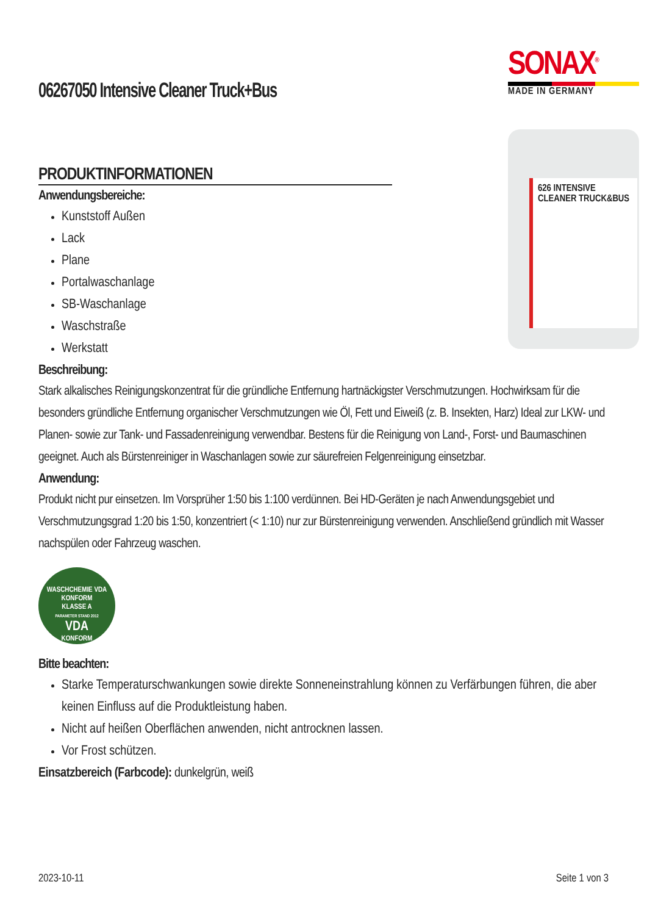06267050 Intensive Cleaner Truck+Bus
SONAX<sup>®</sup>
MADE IN GERMANY
PRODUKTINFORMATIONEN
Anwendungsbereiche:
Kunststoff Außen
Lack
Plane
Portalwaschanlage
SB-Waschanlage
Waschstraße
Werkstatt
626 INTENSIVE CLEANER TRUCK&BUS
Beschreibung:
Stark alkalisches Reinigungskonzentrat für die gründliche Entfernung hartnäckigster Verschmutzungen. Hochwirksam für die besonders gründliche Entfernung organischer Verschmutzungen wie Öl, Fett und Eiweiß (z. B. Insekten, Harz) Ideal zur LKW- und Planen- sowie zur Tank- und Fassadenreinigung verwendbar. Bestens für die Reinigung von Land-, Forst- und Baumaschinen geeignet. Auch als Bürstenreiniger in Waschanlagen sowie zur säurefreien Felgenreinigung einsetzbar.
Anwendung:
Produkt nicht pur einsetzen. Im Vorsprüher 1:50 bis 1:100 verdünnen. Bei HD-Geräten je nach Anwendungsgebiet und Verschmutzungsgrad 1:20 bis 1:50, konzentriert (< 1:10) nur zur Bürstenreinigung verwenden. Anschließend gründlich mit Wasser nachspülen oder Fahrzeug waschen.
WASCHCHEMIE VDA KONFORM
KLASSE A
PARAMETER STAND 2012
VDA
KONFORM
Bitte beachten:
Starke Temperaturschwankungen sowie direkte Sonneneinstrahlung können zu Verfärbungen führen, die aber keinen Einfluss auf die Produktleistung haben.
Nicht auf heißen Oberflächen anwenden, nicht antrocknen lassen.
Vor Frost schützen.
Einsatzbereich (Farbcode): dunkelgrün, weiß
2023-10-11 Seite 1 von 3